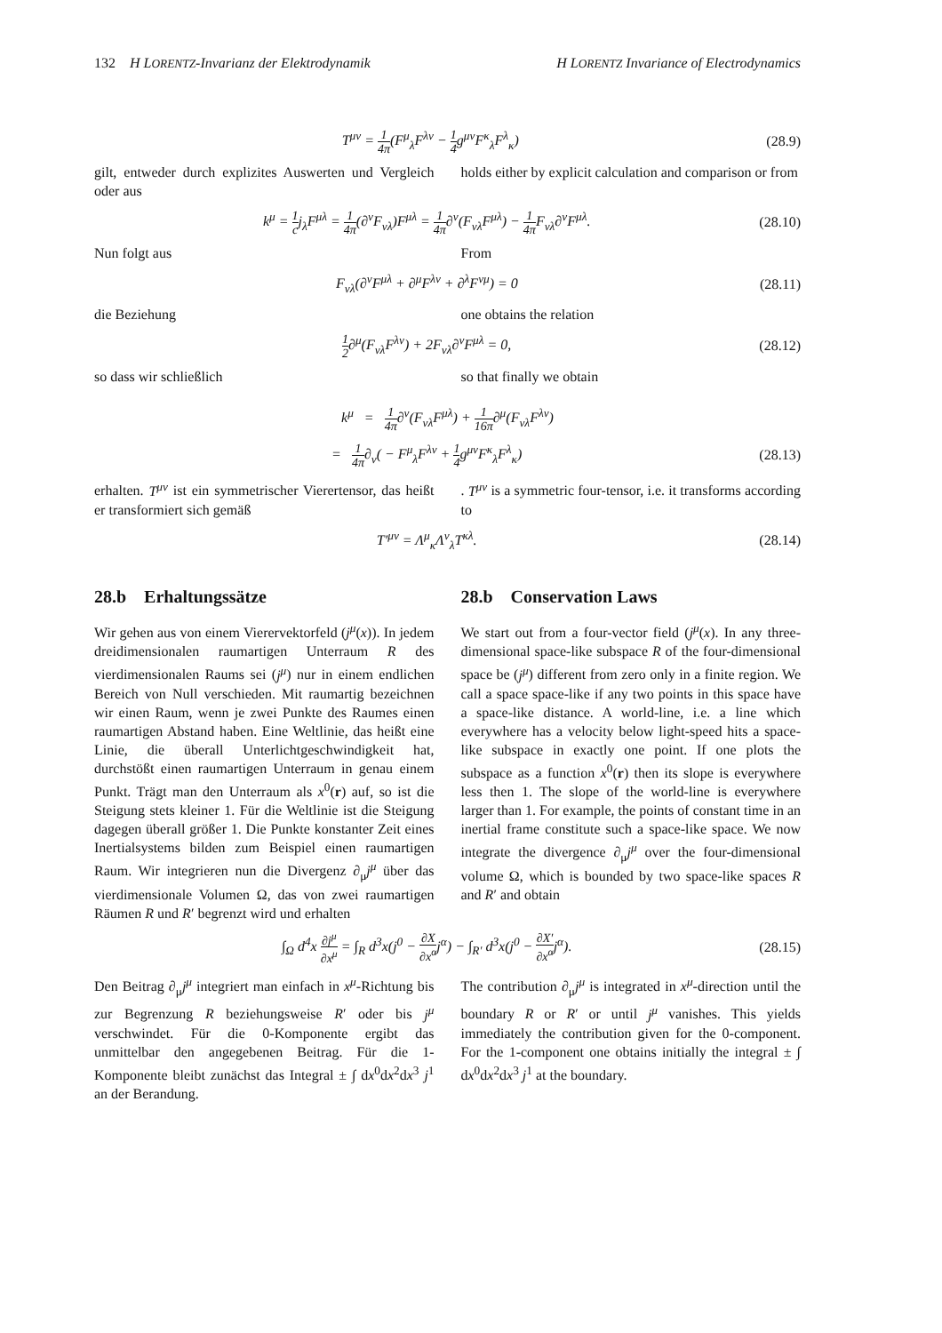132 H LORENTZ-Invarianz der Elektrodynamik H LORENTZ Invariance of Electrodynamics
T<sup>μν</sup> = 1 4π(F<sup>μ</sup><sub>λ</sub>F<sup>λν</sup> − 1 4g<sup>μν</sup>F<sup>κ</sup><sub>λ</sub>F<sup>λ</sup><sub>κ</sub>)
(28.9)
gilt, entweder durch explizites Auswerten und Vergleich oder aus
holds either by explicit calculation and comparison or from
k<sup>μ</sup> = 1 cj<sub>λ</sub>F<sup>μλ</sup> = 1 4π(∂<sup>ν</sup>F<sub>νλ</sub>)F<sup>μλ</sup> = 1 4π∂<sup>ν</sup>(F<sub>νλ</sub>F<sup>μλ</sup>) − 1 4π F<sub>νλ</sub>∂<sup>ν</sup>F<sup>μλ</sup>.
(28.10)
Nun folgt aus From
F<sub>νλ</sub>(∂<sup>ν</sup>F<sup>μλ</sup> + ∂<sup>μ</sup>F<sup>λν</sup> + ∂<sup>λ</sup>F<sup>νμ</sup>) = 0 (28.11)
die Beziehung one obtains the relation
1 2∂<sup>μ</sup>(F<sub>νλ</sub>F<sup>λν</sup>) + 2F<sub>νλ</sub>∂<sup>ν</sup>F<sup>μλ</sup> = 0, (28.12)
so dass wir schließlich so that finally we obtain
k<sup>μ</sup> = 1 4π∂<sup>ν</sup>(F<sub>νλ</sub>F<sup>μλ</sup>) + 1 16π∂<sup>μ</sup>(F<sub>νλ</sub>F<sup>λν</sup>)
= 1 4π∂<sub>ν</sub>( − F<sup>μ</sup><sub>λ</sub>F<sup>λν</sup> + 1 4g<sup>μν</sup>F<sup>κ</sup><sub>λ</sub>F<sup>λ</sup><sub>κ</sub>)
(28.13)
erhalten. T<sup>μν</sup> ist ein symmetrischer Vierertensor, das heißt er transformiert sich gemäß
. T<sup>μν</sup> is a symmetric four-tensor, i.e. it transforms according to
T′<sup>μν</sup> = Λ<sup>μ</sup><sub>κ</sub>Λ<sup>ν</sup><sub>λ</sub>T<sup>κλ</sup>. (28.14)
28.b Erhaltungssätze
Wir gehen aus von einem Vierervektorfeld (j<sup>μ</sup>(x)). In jedem dreidimensionalen raumartigen Unterraum R des vierdimensionalen Raums sei (j<sup>μ</sup>) nur in einem endlichen Bereich von Null verschieden. Mit raumartig bezeichnen wir einen Raum, wenn je zwei Punkte des Raumes einen raumartigen Abstand haben. Eine Weltlinie, das heißt eine Linie, die überall Unterlichtgeschwindigkeit hat, durchstößt einen raumartigen Unterraum in genau einem Punkt. Trägt man den Unterraum als x<sup>0</sup>(r) auf, so ist die Steigung stets kleiner 1. Für die Weltlinie ist die Steigung dagegen überall größer 1. Die Punkte konstanter Zeit eines Inertialsystems bilden zum Beispiel einen raumartigen Raum. Wir integrieren nun die Divergenz ∂<sub>μ</sub>j<sup>μ</sup> über das vierdimensionale Volumen Ω, das von zwei raumartigen Räumen R und R′ begrenzt wird und erhalten
28.b Conservation Laws
We start out from a four-vector field (j<sup>μ</sup>(x). In any three-dimensional space-like subspace R of the four-dimensional space be (j<sup>μ</sup>) different from zero only in a finite region. We call a space space-like if any two points in this space have a space-like distance. A world-line, i.e. a line which everywhere has a velocity below light-speed hits a space-like subspace in exactly one point. If one plots the subspace as a function x<sup>0</sup>(r) then its slope is everywhere less then 1. The slope of the world-line is everywhere larger than 1. For example, the points of constant time in an inertial frame constitute such a space-like space. We now integrate the divergence ∂<sub>μ</sub>j<sup>μ</sup> over the four-dimensional volume Ω, which is bounded by two space-like spaces R and R′ and obtain
∫<sub>Ω</sub> d<sup>4</sup>x ∂j<sup>μ</sup> ∂x<sup>μ</sup> = ∫<sub>R</sub> d<sup>3</sup>x(j<sup>0</sup> − ∂X ∂x<sup>α</sup>j<sup>α</sup>) − ∫<sub>R′</sub> d<sup>3</sup>x(j<sup>0</sup> − ∂X′ ∂x<sup>α</sup>j<sup>α</sup>).
(28.15)
Den Beitrag ∂<sub>μ</sub>j<sup>μ</sup> integriert man einfach in x<sup>μ</sup>-Richtung bis zur Begrenzung R beziehungsweise R′ oder bis j<sup>μ</sup> verschwindet. Für die 0-Komponente ergibt das unmittelbar den angegebenen Beitrag. Für die 1-Komponente bleibt zunächst das Integral ± ∫ dx<sup>0</sup>dx<sup>2</sup>dx<sup>3</sup> j<sup>1</sup> an der Berandung.
The contribution ∂<sub>μ</sub>j<sup>μ</sup> is integrated in x<sup>μ</sup>-direction until the boundary R or R′ or until j<sup>μ</sup> vanishes. This yields immediately the contribution given for the 0-component. For the 1-component one obtains initially the integral ± ∫ dx<sup>0</sup>dx<sup>2</sup>dx<sup>3</sup> j<sup>1</sup> at the boundary.